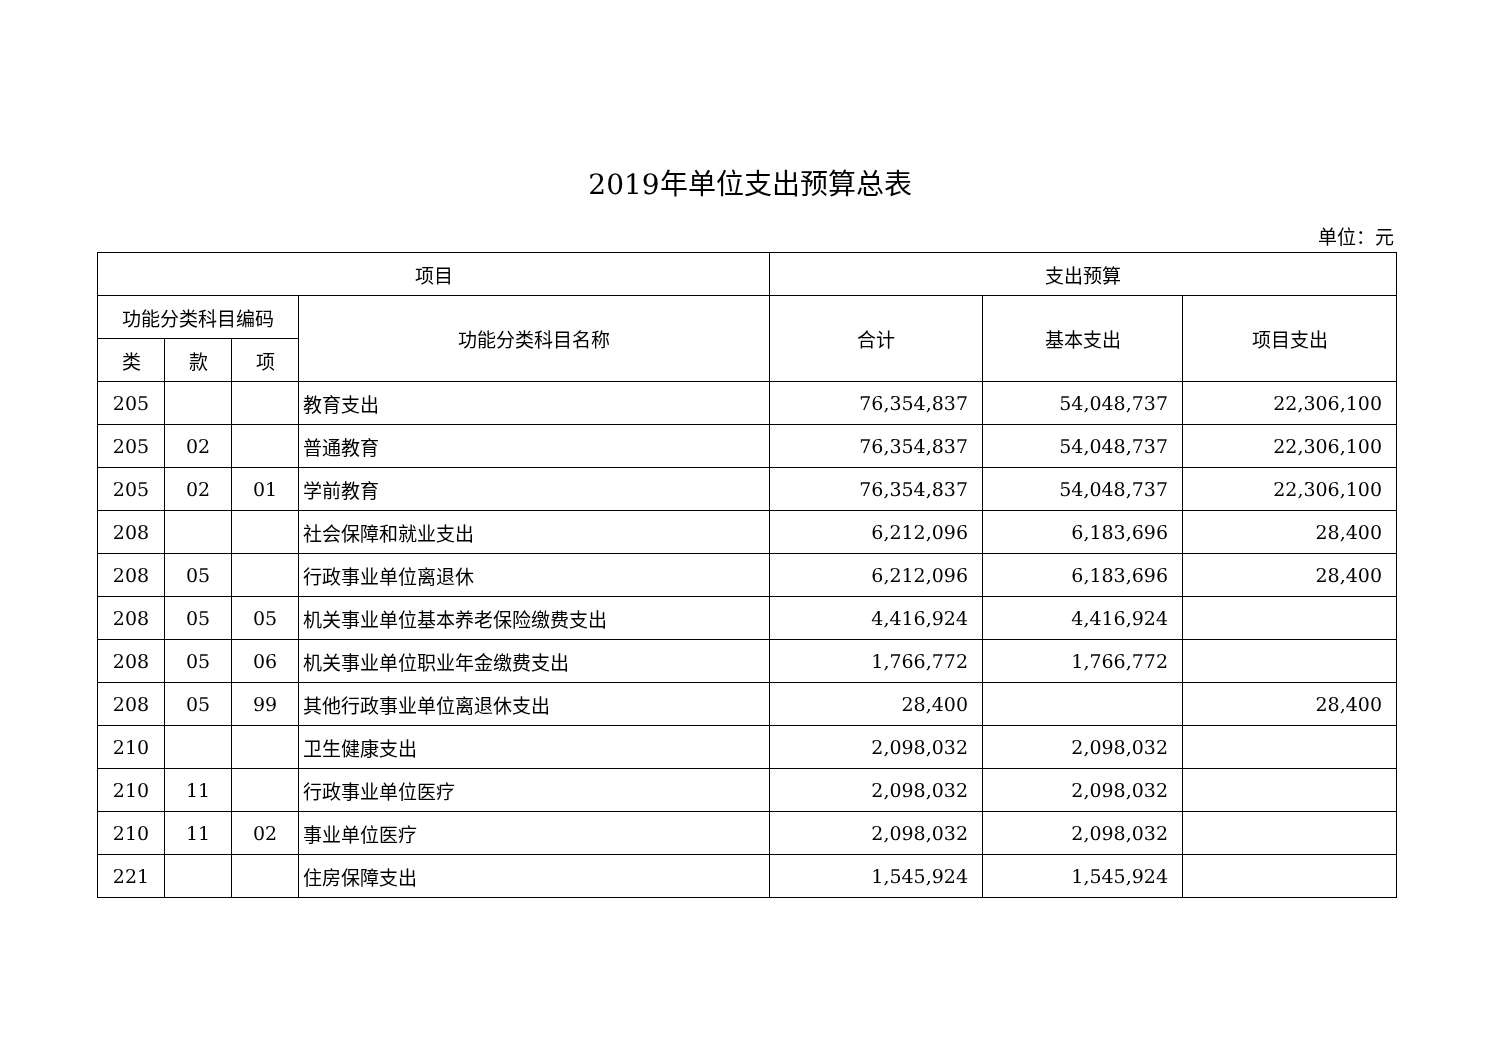2019年单位支出预算总表
单位：元
| 项目 | | | | 支出预算 | | |
| --- | --- | --- | --- | --- | --- | --- |
| 功能分类科目编码 | | | 功能分类科目名称 | 合计 | 基本支出 | 项目支出 |
| 类 | 款 | 项 | | | | |
| 205 | | | 教育支出 | 76,354,837 | 54,048,737 | 22,306,100 |
| 205 | 02 | | 普通教育 | 76,354,837 | 54,048,737 | 22,306,100 |
| 205 | 02 | 01 | 学前教育 | 76,354,837 | 54,048,737 | 22,306,100 |
| 208 | | | 社会保障和就业支出 | 6,212,096 | 6,183,696 | 28,400 |
| 208 | 05 | | 行政事业单位离退休 | 6,212,096 | 6,183,696 | 28,400 |
| 208 | 05 | 05 | 机关事业单位基本养老保险缴费支出 | 4,416,924 | 4,416,924 | |
| 208 | 05 | 06 | 机关事业单位职业年金缴费支出 | 1,766,772 | 1,766,772 | |
| 208 | 05 | 99 | 其他行政事业单位离退休支出 | 28,400 | | 28,400 |
| 210 | | | 卫生健康支出 | 2,098,032 | 2,098,032 | |
| 210 | 11 | | 行政事业单位医疗 | 2,098,032 | 2,098,032 | |
| 210 | 11 | 02 | 事业单位医疗 | 2,098,032 | 2,098,032 | |
| 221 | | | 住房保障支出 | 1,545,924 | 1,545,924 | |